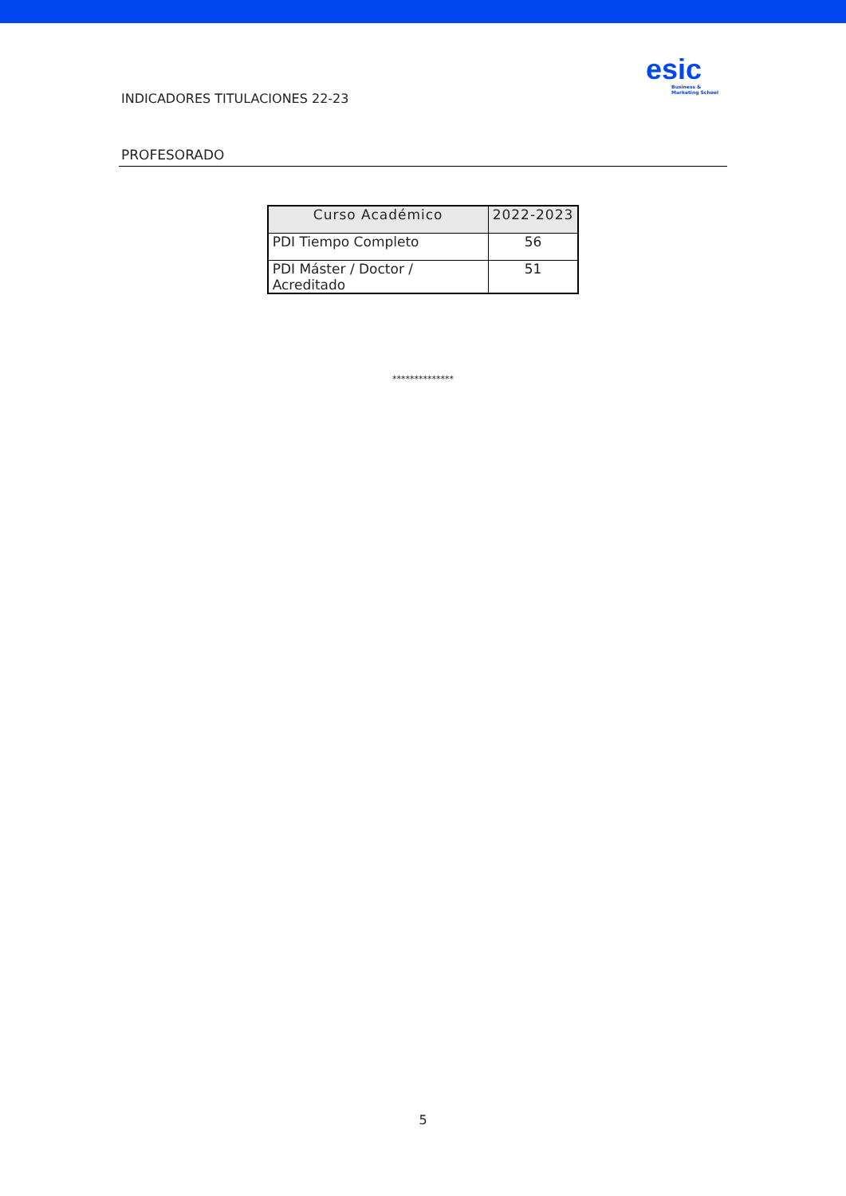INDICADORES TITULACIONES 22-23
esic
Business &
Marketing School
PROFESORADO
| Curso Académico | 2022-2023 |
| --- | --- |
| PDI Tiempo Completo | 56 |
| PDI Máster / Doctor / Acreditado | 51 |
**************
5